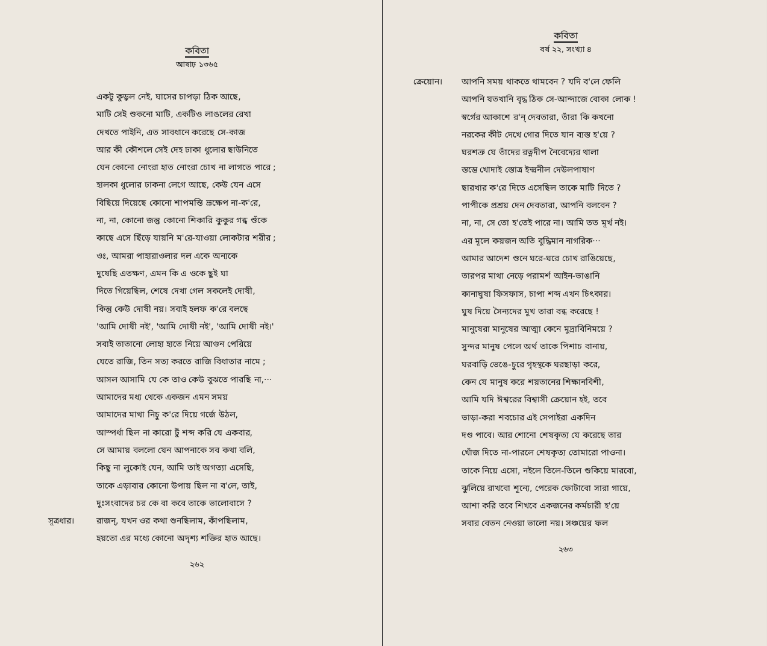কবিতা
আষাঢ় ১৩৬৫
একটু কুড়ুল নেই, ঘাসের চাপড়া ঠিক আছে,
মাটি সেই শুকনো মাটি, একটিও লাঙলের রেখা
দেখতে পাইনি, এত সাবধানে করেছে সে-কাজ
আর কী কৌশলে সেই দেহ ঢাকা ধুলোর ছাউনিতে
যেন কোনো নোংরা হাত নোংরা চোখ না লাগতে পারে ;
হালকা ধুলোর ঢাকনা লেগে আছে, কেউ যেন এসে
বিছিয়ে দিয়েছে কোনো শাপমন্তি ভ্রূক্ষেপ না-ক'রে,
না, না, কোনো জন্তু কোনো শিকারি কুকুর গন্ধ শুঁকে
কাছে এসে ছিঁড়ে যায়নি ম'রে-যাওয়া লোকটার শরীর ;
ওঃ, আমরা পাহারাওলার দল একে অন্যকে
দুষেছি এতক্ষণ, এমন কি এ ওকে ছুই ঘা
দিতে গিয়েছিল, শেষে দেখা গেল সকলেই দোষী,
কিন্তু কেউ দোষী নয়। সবাই হলফ ক'রে বলছে
'আমি দোষী নই', 'আমি দোষী নই', 'আমি দোষী নই।'
সবাই তাতানো লোহা হাতে নিয়ে আগুন পেরিয়ে
যেতে রাজি, তিন সত্য করতে রাজি বিধাতার নামে ;
আসল আসামি যে কে তাও কেউ বুঝতে পারছি না,···
আমাদের মধ্য থেকে একজন এমন সময়
আমাদের মাথা নিচু ক'রে দিয়ে গর্জে উঠল,
আস্পর্ধা ছিল না কারো টুঁ শব্দ করি যে একবার,
সে আমায় বললো যেন আপনাকে সব কথা বলি,
কিছু না লুকোই যেন, আমি তাই অগত্যা এসেছি,
তাকে এড়াবার কোনো উপায় ছিল না ব'লে, তাই,
দুঃসংবাদের চর কে বা কবে তাকে ভালোবাসে ?
সূত্রধার। রাজন্, যখন ওর কথা শুনছিলাম, কাঁপছিলাম,
হয়তো এর মধ্যে কোনো অদৃশ্য শক্তির হাত আছে।
২৬২
কবিতা
বর্ষ ২২, সংখ্যা ৪
ক্রেয়োন। আপনি সময় থাকতে থামবেন ? যদি ব'লে ফেলি
আপনি যতখানি বৃদ্ধ ঠিক সে-আন্দাজে বোকা লোক !
স্বর্গের আকাশে র'ন্ দেবতারা, তাঁরা কি কখনো
নরকের কীট দেখে গোর দিতে যান ব্যস্ত হ'য়ে ?
ঘরশত্রু যে তাঁদের রত্নদীপ নৈবেদ্যের থালা
স্তম্ভে খোদাই স্তোত্র ইন্দ্রনীল দেউলপাষাণ
ছারখার ক'রে দিতে এসেছিল তাকে মাটি দিতে ?
পাপীকে প্রশ্রয় দেন দেবতারা, আপনি বলবেন ?
না, না, সে তো হ'তেই পারে না। আমি তত মূর্খ নই।
এর মূলে কয়জন অতি বুদ্ধিমান নাগরিক···
আমার আদেশ শুনে ঘরে-ঘরে চোখ রাঙিয়েছে,
তারপর মাথা নেড়ে পরামর্শ আইন-ভাঙানি
কানাঘুষা ফিসফাস, চাপা শব্দ এখন চিৎকার।
ঘুষ দিয়ে সৈন্যদের মুখ তারা বন্ধ করেছে !
মানুষেরা মানুষের আত্মা কেনে মুদ্রাবিনিময়ে ?
সুন্দর মানুষ পেলে অর্থ তাকে পিশাচ বানায়,
ঘরবাড়ি ভেঙে-চুরে গৃহস্থকে ঘরছাড়া করে,
কেন যে মানুষ করে শয়তানের শিক্ষানবিশী,
আমি যদি ঈশ্বরের বিশ্বাসী ক্রেয়োন হই, তবে
ভাড়া-করা শবচোর এই সেপাইরা একদিন
দণ্ড পাবে। আর শোনো শেষকৃত্য যে করেছে তার
খোঁজ দিতে না-পারলে শেষকৃত্য তোমারো পাওনা।
তাকে নিয়ে এসো, নইলে তিলে-তিলে শুকিয়ে মারবো,
ঝুলিয়ে রাখবো শূন্যে, পেরেক ফোটাবো সারা গায়ে,
আশা করি তবে শিখবে একজনের কর্মচারী হ'য়ে
সবার বেতন নেওয়া ভালো নয়। সঞ্চয়ের ফল
২৬৩